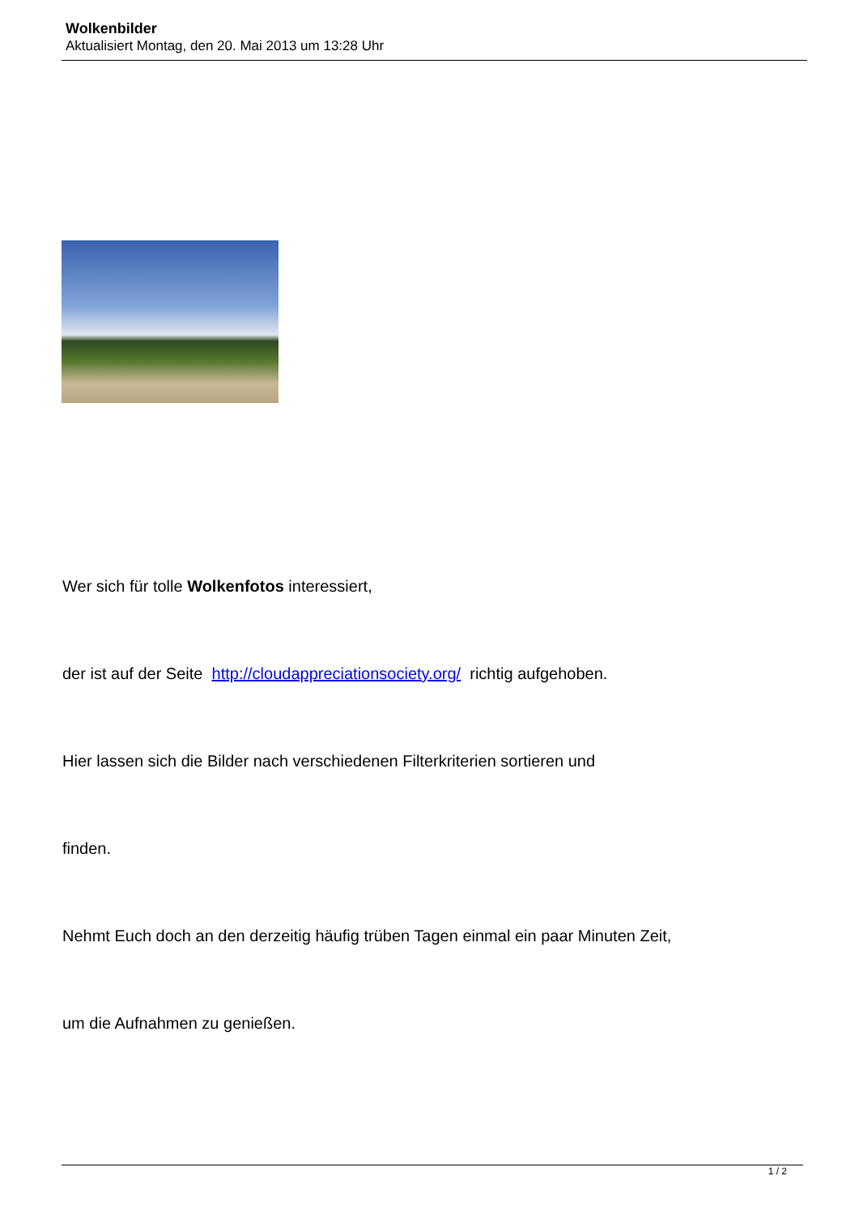Wolkenbilder
Aktualisiert Montag, den 20. Mai 2013 um 13:28 Uhr
Wer sich für tolle Wolkenfotos interessiert,
der ist auf der Seite http://cloudappreciationsociety.org/ richtig aufgehoben.
Hier lassen sich die Bilder nach verschiedenen Filterkriterien sortieren und
finden.
Nehmt Euch doch an den derzeitig häufig trüben Tagen einmal ein paar Minuten Zeit,
um die Aufnahmen zu genießen.
1 / 2